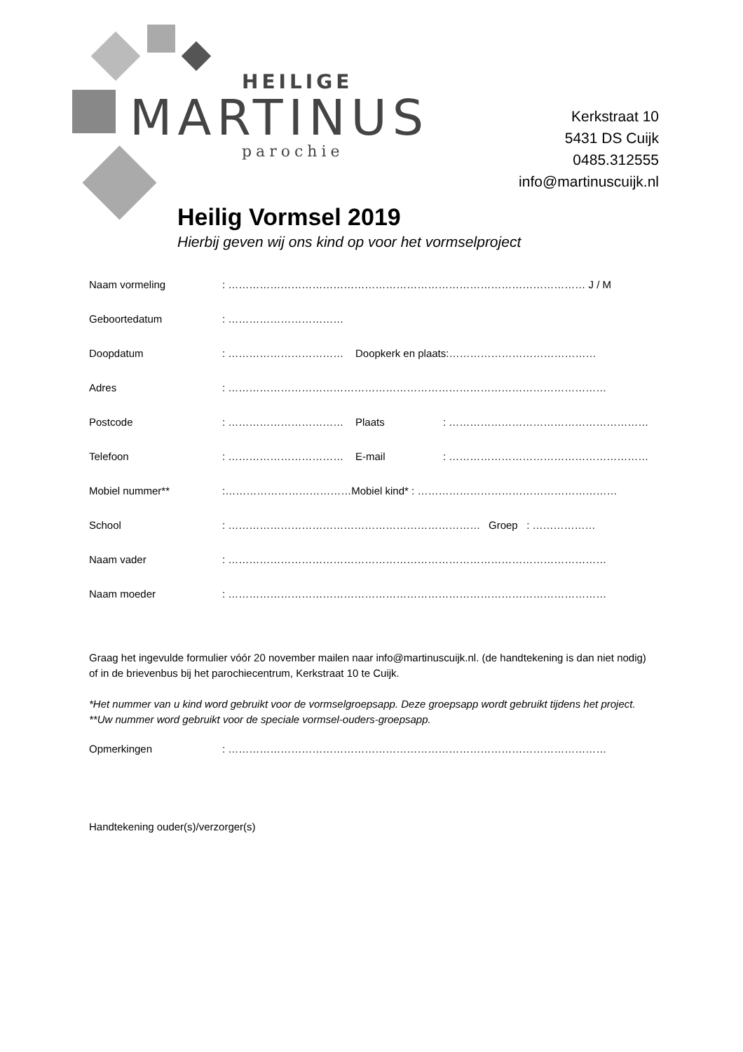HEILIGE
MARTINUS
parochie
Kerkstraat 10
5431 DS Cuijk
0485.312555
info@martinuscuijk.nl
Heilig Vormsel 2019
Hierbij geven wij ons kind op voor het vormselproject
Naam vormeling: ………………………………………………………………………………………… J / M
Geboortedatum: ……………………………
Doopdatum: …………………………… Doopkerk en plaats:……………………………………
Adres: ………………………………………………………………………………………………
Postcode: …………………………… Plaats: …………………………………………………
Telefoon: …………………………… E-mail: …………………………………………………
Mobiel nummer**:………………………………Mobiel kind* : …………………………………………………
School: ……………………………………………………………… Groep : ………………
Naam vader: ………………………………………………………………………………………………
Naam moeder: ………………………………………………………………………………………………
Graag het ingevulde formulier vóór 20 november mailen naar info@martinuscuijk.nl. (de handtekening is dan niet nodig) of in de brievenbus bij het parochiecentrum, Kerkstraat 10 te Cuijk.
*Het nummer van u kind word gebruikt voor de vormselgroepsapp. Deze groepsapp wordt gebruikt tijdens het project. **Uw nummer word gebruikt voor de speciale vormsel-ouders-groepsapp.
Opmerkingen: ………………………………………………………………………………………………
Handtekening ouder(s)/verzorger(s)